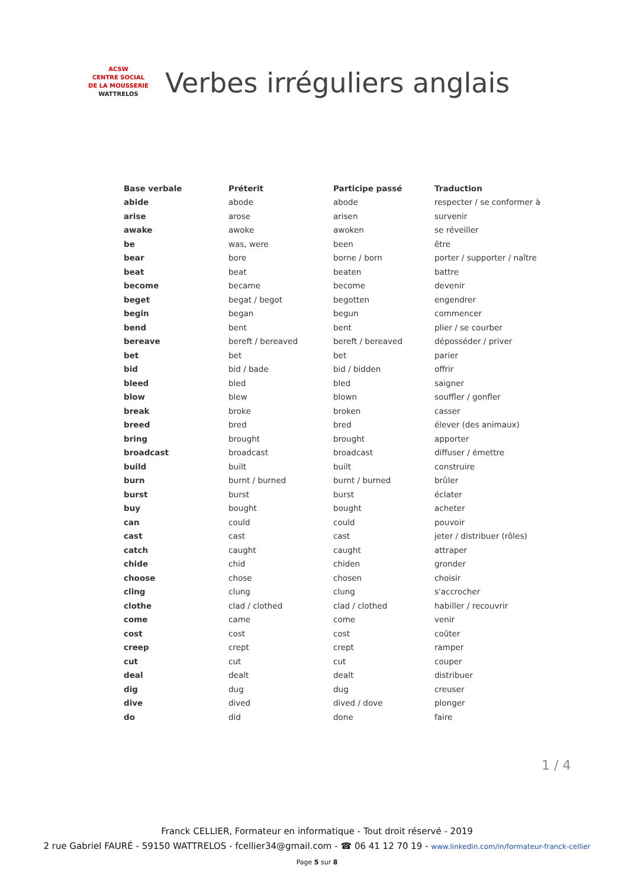ACSW
CENTRE SOCIAL
DE LA MOUSSERIE
WATTRELOS
Verbes irréguliers anglais
| Base verbale | Préterit | Participe passé | Traduction |
| --- | --- | --- | --- |
| abide | abode | abode | respecter / se conformer à |
| arise | arose | arisen | survenir |
| awake | awoke | awoken | se réveiller |
| be | was, were | been | être |
| bear | bore | borne / born | porter / supporter / naître |
| beat | beat | beaten | battre |
| become | became | become | devenir |
| beget | begat / begot | begotten | engendrer |
| begin | began | begun | commencer |
| bend | bent | bent | plier / se courber |
| bereave | bereft / bereaved | bereft / bereaved | déposséder / priver |
| bet | bet | bet | parier |
| bid | bid / bade | bid / bidden | offrir |
| bleed | bled | bled | saigner |
| blow | blew | blown | souffler / gonfler |
| break | broke | broken | casser |
| breed | bred | bred | élever (des animaux) |
| bring | brought | brought | apporter |
| broadcast | broadcast | broadcast | diffuser / émettre |
| build | built | built | construire |
| burn | burnt / burned | burnt / burned | brûler |
| burst | burst | burst | éclater |
| buy | bought | bought | acheter |
| can | could | could | pouvoir |
| cast | cast | cast | jeter / distribuer (rôles) |
| catch | caught | caught | attraper |
| chide | chid | chiden | gronder |
| choose | chose | chosen | choisir |
| cling | clung | clung | s'accrocher |
| clothe | clad / clothed | clad / clothed | habiller / recouvrir |
| come | came | come | venir |
| cost | cost | cost | coûter |
| creep | crept | crept | ramper |
| cut | cut | cut | couper |
| deal | dealt | dealt | distribuer |
| dig | dug | dug | creuser |
| dive | dived | dived / dove | plonger |
| do | did | done | faire |
1 / 4
Franck CELLIER, Formateur en informatique - Tout droit réservé - 2019
2 rue Gabriel FAURÉ - 59150 WATTRELOS - fcellier34@gmail.com - ☎ 06 41 12 70 19 - www.linkedin.com/in/formateur-franck-cellier
Page 5 sur 8